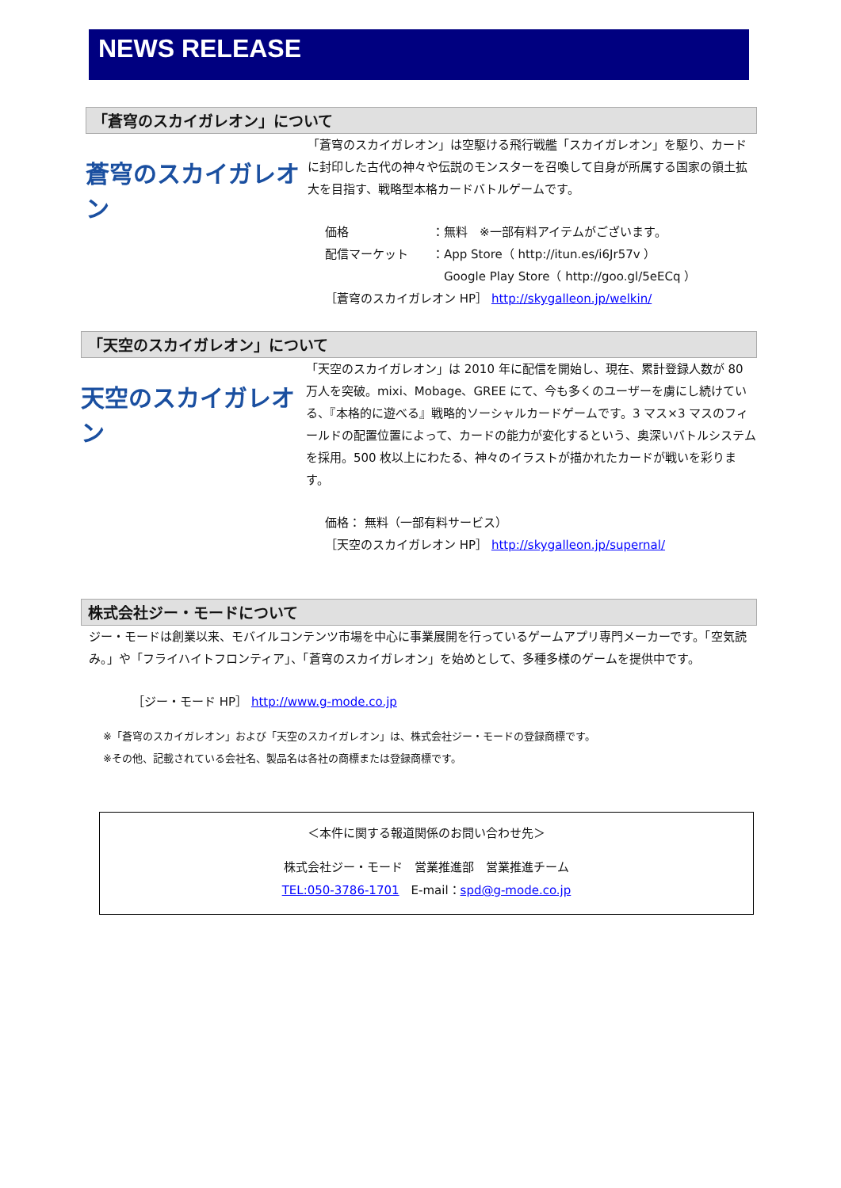NEWS RELEASE
「蒼穹のスカイガレオン」について
蒼穹のスカイガレオン
「蒼穹のスカイガレオン」は空駆ける飛行戦艦「スカイガレオン」を駆り、カードに封印した古代の神々や伝説のモンスターを召喚して自身が所属する国家の領土拡大を目指す、戦略型本格カードバトルゲームです。
価格　　　　　　　：無料　※一部有料アイテムがございます。
配信マーケット　　：App Store（ http://itun.es/i6Jr57v ）
　　　　　　　　　　Google Play Store（ http://goo.gl/5eECq ）
［蒼穹のスカイガレオン HP］ http://skygalleon.jp/welkin/
「天空のスカイガレオン」について
天空のスカイガレオン
「天空のスカイガレオン」は 2010 年に配信を開始し、現在、累計登録人数が 80 万人を突破。mixi、Mobage、GREE にて、今も多くのユーザーを虜にし続けている、『本格的に遊べる』戦略的ソーシャルカードゲームです。3 マス×3 マスのフィールドの配置位置によって、カードの能力が変化するという、奥深いバトルシステムを採用。500 枚以上にわたる、神々のイラストが描かれたカードが戦いを彩ります。
価格： 無料（一部有料サービス）
［天空のスカイガレオン HP］ http://skygalleon.jp/supernal/
株式会社ジー・モードについて
ジー・モードは創業以来、モバイルコンテンツ市場を中心に事業展開を行っているゲームアプリ専門メーカーです。「空気読み。」や「フライハイトフロンティア」、「蒼穹のスカイガレオン」を始めとして、多種多様のゲームを提供中です。
［ジー・モード HP］ http://www.g-mode.co.jp
※「蒼穹のスカイガレオン」および「天空のスカイガレオン」は、株式会社ジー・モードの登録商標です。
※その他、記載されている会社名、製品名は各社の商標または登録商標です。
＜本件に関する報道関係のお問い合わせ先＞
株式会社ジー・モード　営業推進部　営業推進チーム
TEL:050-3786-1701　E-mail：spd@g-mode.co.jp